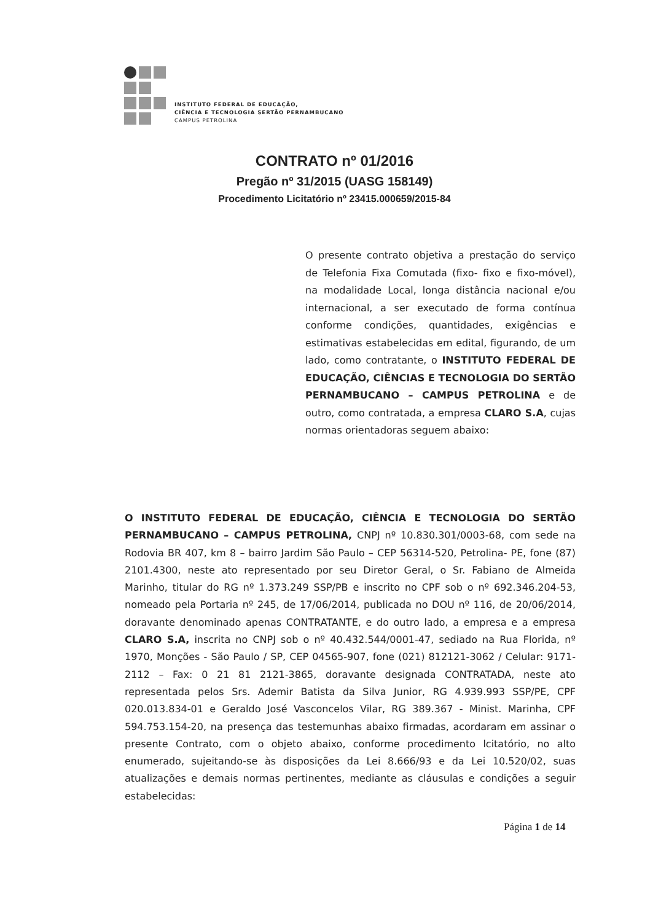INSTITUTO FEDERAL DE EDUCAÇÃO,
CIÊNCIA E TECNOLOGIA SERTÃO PERNAMBUCANO
CAMPUS PETROLINA
CONTRATO nº 01/2016
Pregão nº 31/2015 (UASG 158149)
Procedimento Licitatório nº 23415.000659/2015-84
O presente contrato objetiva a prestação do serviço de Telefonia Fixa Comutada (fixo- fixo e fixo-móvel), na modalidade Local, longa distância nacional e/ou internacional, a ser executado de forma contínua conforme condições, quantidades, exigências e estimativas estabelecidas em edital, figurando, de um lado, como contratante, o INSTITUTO FEDERAL DE EDUCAÇÃO, CIÊNCIAS E TECNOLOGIA DO SERTÃO PERNAMBUCANO – CAMPUS PETROLINA e de outro, como contratada, a empresa CLARO S.A, cujas normas orientadoras seguem abaixo:
O INSTITUTO FEDERAL DE EDUCAÇÃO, CIÊNCIA E TECNOLOGIA DO SERTÃO PERNAMBUCANO – CAMPUS PETROLINA, CNPJ nº 10.830.301/0003-68, com sede na Rodovia BR 407, km 8 – bairro Jardim São Paulo – CEP 56314-520, Petrolina- PE, fone (87) 2101.4300, neste ato representado por seu Diretor Geral, o Sr. Fabiano de Almeida Marinho, titular do RG nº 1.373.249 SSP/PB e inscrito no CPF sob o nº 692.346.204-53, nomeado pela Portaria nº 245, de 17/06/2014, publicada no DOU nº 116, de 20/06/2014, doravante denominado apenas CONTRATANTE, e do outro lado, a empresa e a empresa CLARO S.A, inscrita no CNPJ sob o nº 40.432.544/0001-47, sediado na Rua Florida, nº 1970, Monções - São Paulo / SP, CEP 04565-907, fone (021) 812121-3062 / Celular: 9171-2112 – Fax: 0 21 81 2121-3865, doravante designada CONTRATADA, neste ato representada pelos Srs. Ademir Batista da Silva Junior, RG 4.939.993 SSP/PE, CPF 020.013.834-01 e Geraldo José Vasconcelos Vilar, RG 389.367 - Minist. Marinha, CPF 594.753.154-20, na presença das testemunhas abaixo firmadas, acordaram em assinar o presente Contrato, com o objeto abaixo, conforme procedimento lcitatório, no alto enumerado, sujeitando-se às disposições da Lei 8.666/93 e da Lei 10.520/02, suas atualizações e demais normas pertinentes, mediante as cláusulas e condições a seguir estabelecidas:
Página 1 de 14